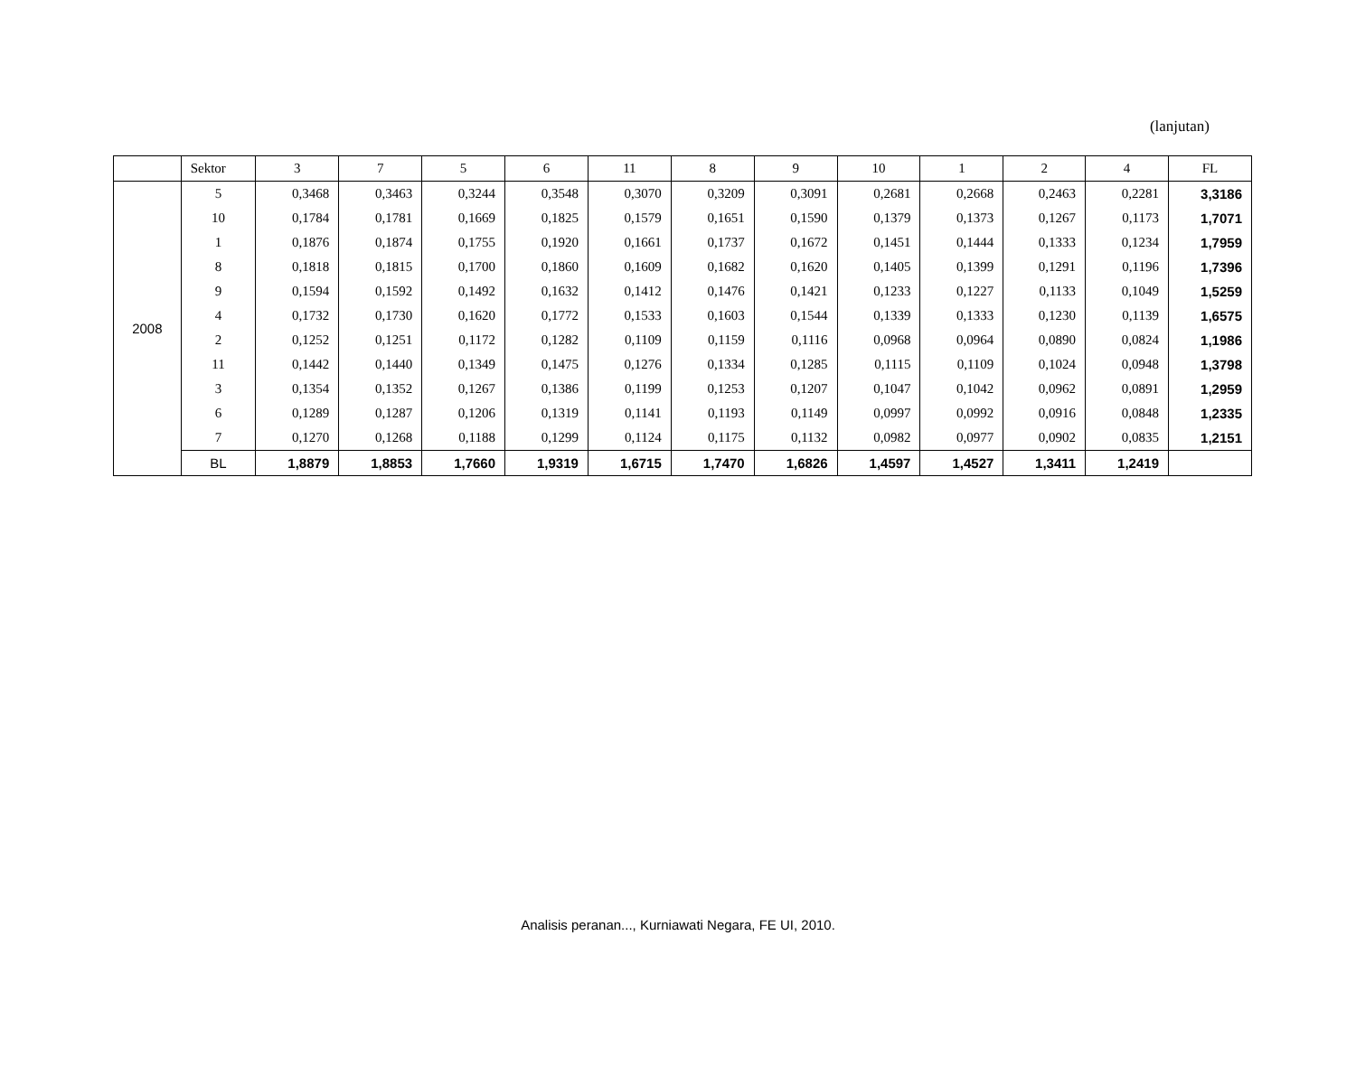(lanjutan)
| | Sektor | 3 | 7 | 5 | 6 | 11 | 8 | 9 | 10 | 1 | 2 | 4 | FL |
| --- | --- | --- | --- | --- | --- | --- | --- | --- | --- | --- | --- | --- | --- |
| 2008 | 5 | 0,3468 | 0,3463 | 0,3244 | 0,3548 | 0,3070 | 0,3209 | 0,3091 | 0,2681 | 0,2668 | 0,2463 | 0,2281 | 3,3186 |
| | 10 | 0,1784 | 0,1781 | 0,1669 | 0,1825 | 0,1579 | 0,1651 | 0,1590 | 0,1379 | 0,1373 | 0,1267 | 0,1173 | 1,7071 |
| | 1 | 0,1876 | 0,1874 | 0,1755 | 0,1920 | 0,1661 | 0,1737 | 0,1672 | 0,1451 | 0,1444 | 0,1333 | 0,1234 | 1,7959 |
| | 8 | 0,1818 | 0,1815 | 0,1700 | 0,1860 | 0,1609 | 0,1682 | 0,1620 | 0,1405 | 0,1399 | 0,1291 | 0,1196 | 1,7396 |
| | 9 | 0,1594 | 0,1592 | 0,1492 | 0,1632 | 0,1412 | 0,1476 | 0,1421 | 0,1233 | 0,1227 | 0,1133 | 0,1049 | 1,5259 |
| | 4 | 0,1732 | 0,1730 | 0,1620 | 0,1772 | 0,1533 | 0,1603 | 0,1544 | 0,1339 | 0,1333 | 0,1230 | 0,1139 | 1,6575 |
| | 2 | 0,1252 | 0,1251 | 0,1172 | 0,1282 | 0,1109 | 0,1159 | 0,1116 | 0,0968 | 0,0964 | 0,0890 | 0,0824 | 1,1986 |
| | 11 | 0,1442 | 0,1440 | 0,1349 | 0,1475 | 0,1276 | 0,1334 | 0,1285 | 0,1115 | 0,1109 | 0,1024 | 0,0948 | 1,3798 |
| | 3 | 0,1354 | 0,1352 | 0,1267 | 0,1386 | 0,1199 | 0,1253 | 0,1207 | 0,1047 | 0,1042 | 0,0962 | 0,0891 | 1,2959 |
| | 6 | 0,1289 | 0,1287 | 0,1206 | 0,1319 | 0,1141 | 0,1193 | 0,1149 | 0,0997 | 0,0992 | 0,0916 | 0,0848 | 1,2335 |
| | 7 | 0,1270 | 0,1268 | 0,1188 | 0,1299 | 0,1124 | 0,1175 | 0,1132 | 0,0982 | 0,0977 | 0,0902 | 0,0835 | 1,2151 |
| | BL | 1,8879 | 1,8853 | 1,7660 | 1,9319 | 1,6715 | 1,7470 | 1,6826 | 1,4597 | 1,4527 | 1,3411 | 1,2419 | |
Analisis peranan..., Kurniawati Negara, FE UI, 2010.